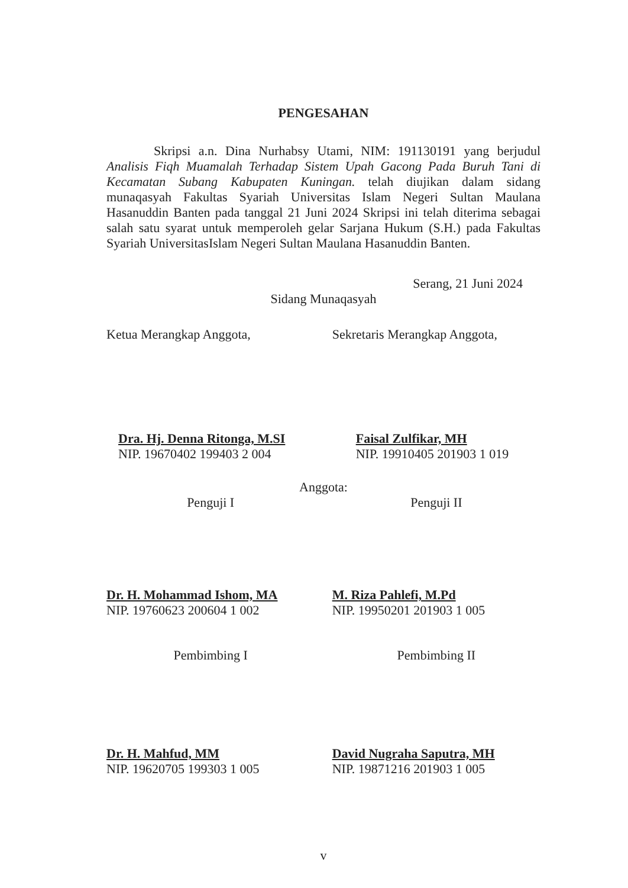PENGESAHAN
Skripsi a.n. Dina Nurhabsy Utami, NIM: 191130191 yang berjudul Analisis Fiqh Muamalah Terhadap Sistem Upah Gacong Pada Buruh Tani di Kecamatan Subang Kabupaten Kuningan. telah diujikan dalam sidang munaqasyah Fakultas Syariah Universitas Islam Negeri Sultan Maulana Hasanuddin Banten pada tanggal 21 Juni 2024 Skripsi ini telah diterima sebagai salah satu syarat untuk memperoleh gelar Sarjana Hukum (S.H.) pada Fakultas Syariah UniversitasIslam Negeri Sultan Maulana Hasanuddin Banten.
Serang, 21 Juni 2024
Sidang Munaqasyah
Ketua Merangkap Anggota,
Dra. Hj. Denna Ritonga, M.SI
NIP. 19670402 199403 2 004
Sekretaris Merangkap Anggota,
Faisal Zulfikar, MH
NIP. 19910405 201903 1 019
Anggota:
Penguji I
Dr. H. Mohammad Ishom, MA
NIP. 19760623 200604 1 002
Penguji II
M. Riza Pahlefi, M.Pd
NIP. 19950201 201903 1 005
Pembimbing I
Dr. H. Mahfud, MM
NIP. 19620705 199303 1 005
Pembimbing II
David Nugraha Saputra, MH
NIP. 19871216 201903 1 005
v